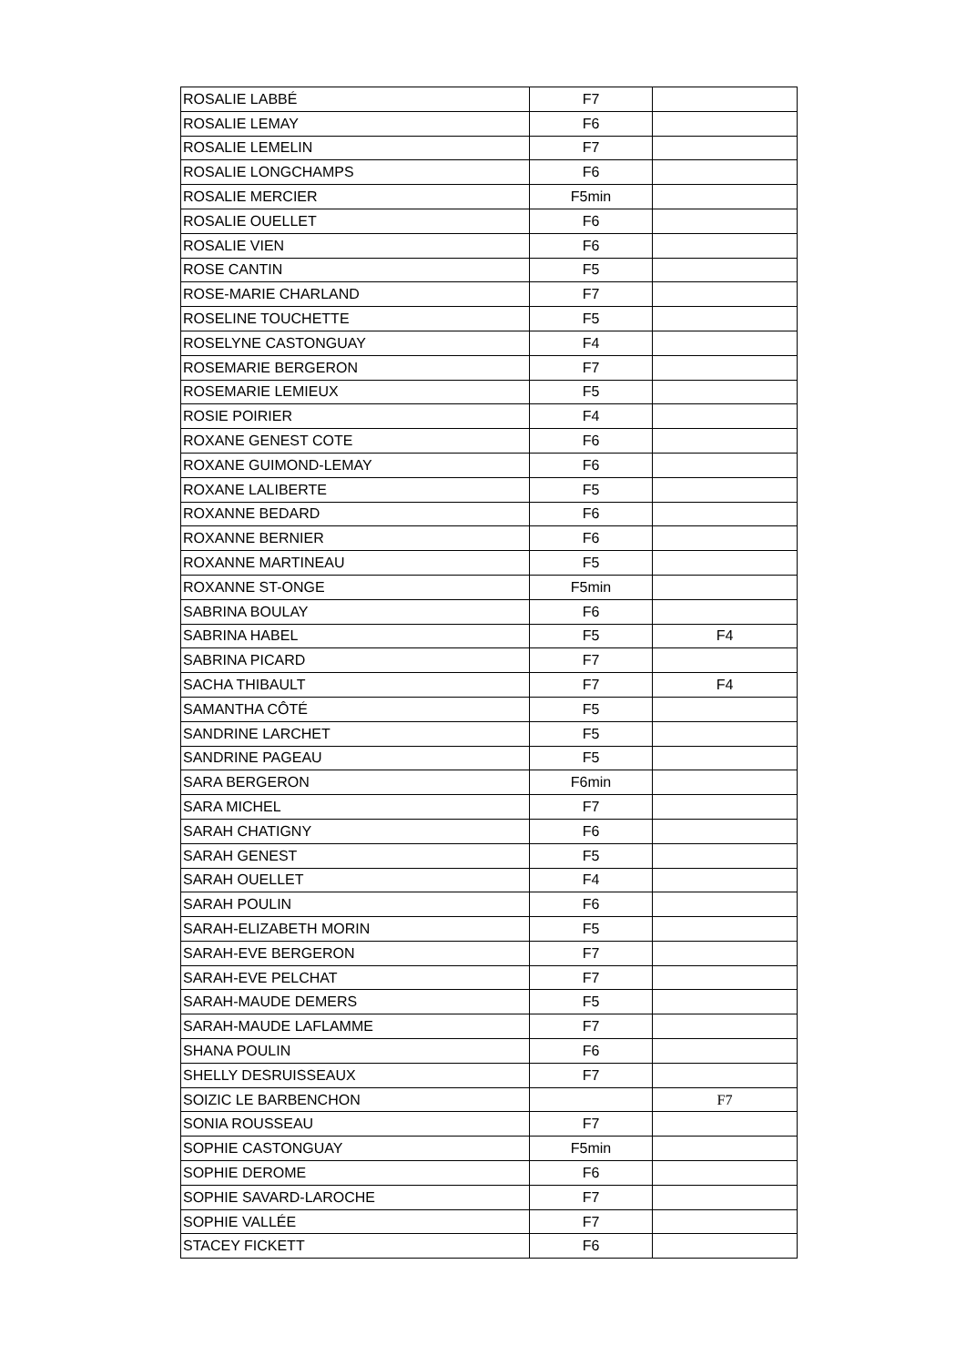| ROSALIE LABBÉ | F7 | |
| ROSALIE LEMAY | F6 | |
| ROSALIE LEMELIN | F7 | |
| ROSALIE LONGCHAMPS | F6 | |
| ROSALIE MERCIER | F5min | |
| ROSALIE OUELLET | F6 | |
| ROSALIE VIEN | F6 | |
| ROSE CANTIN | F5 | |
| ROSE-MARIE CHARLAND | F7 | |
| ROSELINE TOUCHETTE | F5 | |
| ROSELYNE CASTONGUAY | F4 | |
| ROSEMARIE BERGERON | F7 | |
| ROSEMARIE LEMIEUX | F5 | |
| ROSIE POIRIER | F4 | |
| ROXANE GENEST COTE | F6 | |
| ROXANE GUIMOND-LEMAY | F6 | |
| ROXANE LALIBERTE | F5 | |
| ROXANNE BEDARD | F6 | |
| ROXANNE BERNIER | F6 | |
| ROXANNE MARTINEAU | F5 | |
| ROXANNE ST-ONGE | F5min | |
| SABRINA BOULAY | F6 | |
| SABRINA HABEL | F5 | F4 |
| SABRINA PICARD | F7 | |
| SACHA THIBAULT | F7 | F4 |
| SAMANTHA CÔTÉ | F5 | |
| SANDRINE LARCHET | F5 | |
| SANDRINE PAGEAU | F5 | |
| SARA BERGERON | F6min | |
| SARA MICHEL | F7 | |
| SARAH CHATIGNY | F6 | |
| SARAH GENEST | F5 | |
| SARAH OUELLET | F4 | |
| SARAH POULIN | F6 | |
| SARAH-ELIZABETH MORIN | F5 | |
| SARAH-EVE BERGERON | F7 | |
| SARAH-EVE PELCHAT | F7 | |
| SARAH-MAUDE DEMERS | F5 | |
| SARAH-MAUDE LAFLAMME | F7 | |
| SHANA POULIN | F6 | |
| SHELLY DESRUISSEAUX | F7 | |
| SOIZIC LE BARBENCHON | | F7 |
| SONIA ROUSSEAU | F7 | |
| SOPHIE CASTONGUAY | F5min | |
| SOPHIE DEROME | F6 | |
| SOPHIE SAVARD-LAROCHE | F7 | |
| SOPHIE VALLÉE | F7 | |
| STACEY FICKETT | F6 | |